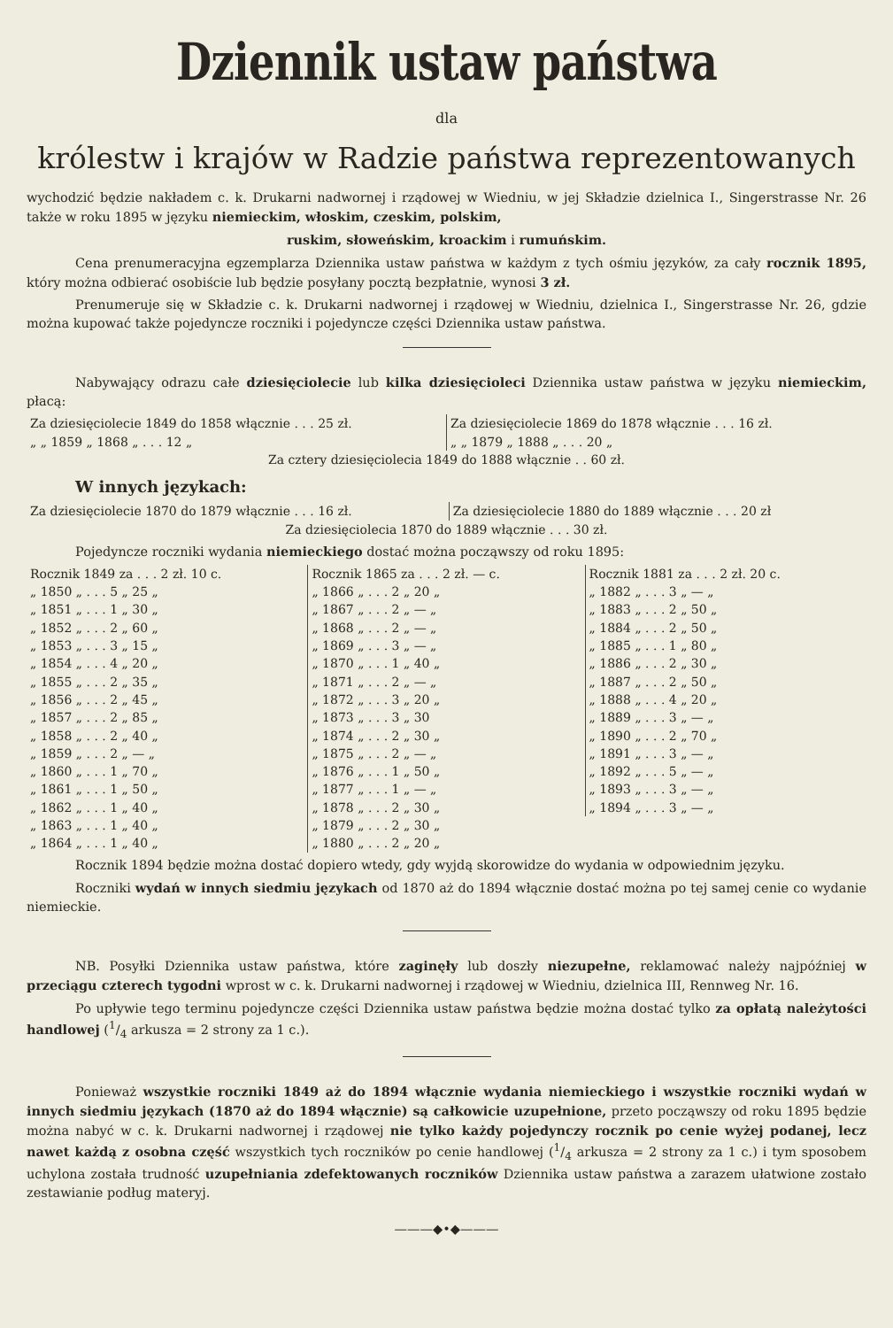Dziennik ustaw państwa
dla
królestw i krajów w Radzie państwa reprezentowanych
wychodzić będzie nakładem c. k. Drukarni nadwornej i rządowej w Wiedniu, w jej Składzie dzielnica I., Singerstrasse Nr. 26 także w roku 1895 w języku niemieckim, włoskim, czeskim, polskim,
ruskim, słoweńskim, kroackim i rumuńskim.
Cena prenumeracyjna egzemplarza Dziennika ustaw państwa w każdym z tych ośmiu języków, za cały rocznik 1895, który można odbierać osobiście lub będzie posyłany pocztą bezpłatnie, wynosi 3 zł.
Prenumeruje się w Składzie c. k. Drukarni nadwornej i rządowej w Wiedniu, dzielnica I., Singerstrasse Nr. 26, gdzie można kupować także pojedyncze roczniki i pojedyncze części Dziennika ustaw państwa.
Nabywający odrazu całe dziesięciolecie lub kilka dziesięcioleci Dziennika ustaw państwa w języku niemieckim, płacą:
| Za dziesięciolecie 1849 do 1858 włącznie . . . 25 zł. | Za dziesięciolecie 1869 do 1878 włącznie . . . 16 zł. |
| „ „ 1859 „ 1868 „ . . . 12 „ | „ „ 1879 „ 1888 „ . . . 20 „ |
| Za cztery dziesięciolecia 1849 do 1888 włącznie . . 60 zł. | |
W innych językach:
| Za dziesięciolecie 1870 do 1879 włącznie . . . 16 zł. | Za dziesięciolecie 1880 do 1889 włącznie . . . 20 zł |
| Za dziesięciolecia 1870 do 1889 włącznie . . . 30 zł. | |
Pojedyncze roczniki wydania niemieckiego dostać można począwszy od roku 1895:
| Rocznik 1849 za . . . 2 zł. 10 c. | Rocznik 1865 za . . . 2 zł. — c. | Rocznik 1881 za . . . 2 zł. 20 c. |
| „ 1850 „ . . . 5 „ 25 „ | „ 1866 „ . . . 2 „ 20 „ | „ 1882 „ . . . 3 „ — „ |
| „ 1851 „ . . . 1 „ 30 „ | „ 1867 „ . . . 2 „ — „ | „ 1883 „ . . . 2 „ 50 „ |
| „ 1852 „ . . . 2 „ 60 „ | „ 1868 „ . . . 2 „ — „ | „ 1884 „ . . . 2 „ 50 „ |
| „ 1853 „ . . . 3 „ 15 „ | „ 1869 „ . . . 3 „ — „ | „ 1885 „ . . . 1 „ 80 „ |
| „ 1854 „ . . . 4 „ 20 „ | „ 1870 „ . . . 1 „ 40 „ | „ 1886 „ . . . 2 „ 30 „ |
| „ 1855 „ . . . 2 „ 35 „ | „ 1871 „ . . . 2 „ — „ | „ 1887 „ . . . 2 „ 50 „ |
| „ 1856 „ . . . 2 „ 45 „ | „ 1872 „ . . . 3 „ 20 „ | „ 1888 „ . . . 4 „ 20 „ |
| „ 1857 „ . . . 2 „ 85 „ | „ 1873 „ . . . 3 „ 30 | „ 1889 „ . . . 3 „ — „ |
| „ 1858 „ . . . 2 „ 40 „ | „ 1874 „ . . . 2 „ 30 „ | „ 1890 „ . . . 2 „ 70 „ |
| „ 1859 „ . . . 2 „ — „ | „ 1875 „ . . . 2 „ — „ | „ 1891 „ . . . 3 „ — „ |
| „ 1860 „ . . . 1 „ 70 „ | „ 1876 „ . . . 1 „ 50 „ | „ 1892 „ . . . 5 „ — „ |
| „ 1861 „ . . . 1 „ 50 „ | „ 1877 „ . . . 1 „ — „ | „ 1893 „ . . . 3 „ — „ |
| „ 1862 „ . . . 1 „ 40 „ | „ 1878 „ . . . 2 „ 30 „ | „ 1894 „ . . . 3 „ — „ |
| „ 1863 „ . . . 1 „ 40 „ | „ 1879 „ . . . 2 „ 30 „ | |
| „ 1864 „ . . . 1 „ 40 „ | „ 1880 „ . . . 2 „ 20 „ | |
Rocznik 1894 będzie można dostać dopiero wtedy, gdy wyjdą skorowidze do wydania w odpowiednim języku.
Roczniki wydań w innych siedmiu językach od 1870 aż do 1894 włącznie dostać można po tej samej cenie co wydanie niemieckie.
NB. Posyłki Dziennika ustaw państwa, które zaginęły lub doszły niezupełne, reklamować należy najpóźniej w przeciągu czterech tygodni wprost w c. k. Drukarni nadwornej i rządowej w Wiedniu, dzielnica III, Rennweg Nr. 16.
Po upływie tego terminu pojedyncze części Dziennika ustaw państwa będzie można dostać tylko za opłatą należytości handlowej (1/4 arkusza = 2 strony za 1 c.).
Ponieważ wszystkie roczniki 1849 aż do 1894 włącznie wydania niemieckiego i wszystkie roczniki wydań w innych siedmiu językach (1870 aż do 1894 włącznie) są całkowicie uzupełnione, przeto począwszy od roku 1895 będzie można nabyć w c. k. Drukarni nadwornej i rządowej nie tylko każdy pojedynczy rocznik po cenie wyżej podanej, lecz nawet każdą z osobna część wszystkich tych roczników po cenie handlowej (1/4 arkusza = 2 strony za 1 c.) i tym sposobem uchylona została trudność uzupełniania zdefektowanych roczników Dziennika ustaw państwa a zarazem ułatwione zostało zestawianie podług materyj.
———◆•◆———